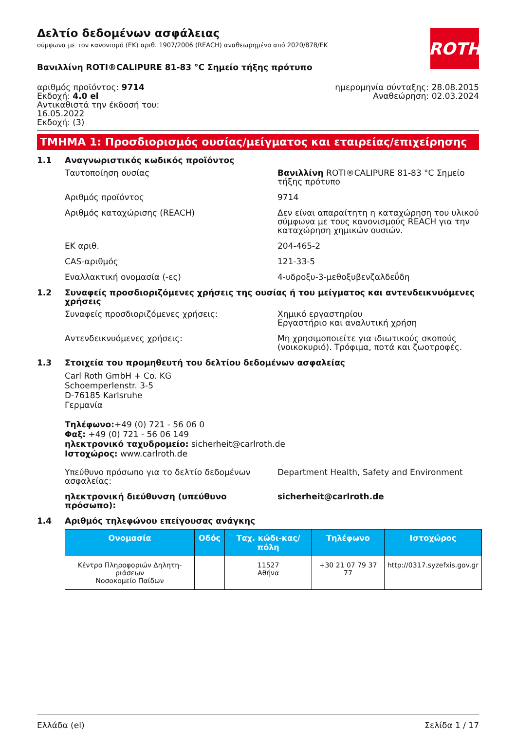ROTH
Δελτίο δεδομένων ασφάλειας
σύμφωνα με τον κανονισμό (ΕΚ) αριθ. 1907/2006 (REACH) αναθεωρημένο από 2020/878/ΕΚ
Βανιλλίνη ROTI®CALIPURE 81-83 °C Σημείο τήξης πρότυπο
αριθμός προϊόντος: 9714
Εκδοχή: 4.0 el
Αντικαθιστά την έκδοσή του:
16.05.2022
Εκδοχή: (3)
ημερομηνία σύνταξης: 28.08.2015
Αναθεώρηση: 02.03.2024
ΤΜΗΜΑ 1: Προσδιορισμός ουσίας/μείγματος και εταιρείας/επιχείρησης
1.1 Αναγνωριστικός κωδικός προϊόντος
Ταυτοποίηση ουσίας Βανιλλίνη ROTI®CALIPURE 81-83 °C Σημείο τήξης πρότυπο
Αριθμός προϊόντος 9714
Αριθμός καταχώρισης (REACH) Δεν είναι απαραίτητη η καταχώρηση του υλικού σύμφωνα με τους κανονισμούς REACH για την καταχώρηση χημικών ουσιών.
ΕΚ αριθ. 204-465-2
CAS-αριθμός 121-33-5
Εναλλακτική ονομασία (-ες) 4-υδροξυ-3-μεθοξυβενζαλδεΰδη
1.2 Συναφείς προσδιοριζόμενες χρήσεις της ουσίας ή του μείγματος και αντενδεικνυόμενες χρήσεις
Συναφείς προσδιοριζόμενες χρήσεις: Χημικό εργαστηρίου
Εργαστήριο και αναλυτική χρήση
Αντενδεικνυόμενες χρήσεις: Μη χρησιμοποιείτε για ιδιωτικούς σκοπούς (νοικοκυριό). Τρόφιμα, ποτά και ζωοτροφές.
1.3 Στοιχεία του προμηθευτή του δελτίου δεδομένων ασφαλείας
Carl Roth GmbH + Co. KG
Schoemperlenstr. 3-5
D-76185 Karlsruhe
Γερμανία
Τηλέφωνο:+49 (0) 721 - 56 06 0
Φαξ: +49 (0) 721 - 56 06 149
ηλεκτρονικό ταχυδρομείο: sicherheit@carlroth.de
Ιστοχώρος: www.carlroth.de
Υπεύθυνο πρόσωπο για το δελτίο δεδομένων ασφαλείας:
Department Health, Safety and Environment
ηλεκτρονική διεύθυνση (υπεύθυνο πρόσωπο): sicherheit@carlroth.de
1.4 Αριθμός τηλεφώνου επείγουσας ανάγκης
| Ονομασία | Οδός | Ταχ. κώδι-κας/πόλη | Τηλέφωνο | Ιστοχώρος |
| --- | --- | --- | --- | --- |
| Κέντρο Πληροφοριών Δηλητη-ριάσεων Νοσοκομείο Παίδων | | 11527 Αθήνα | +30 21 07 79 37 77 | http://0317.syzefxis.gov.gr |
Ελλάδα (el) Σελίδα 1 / 17